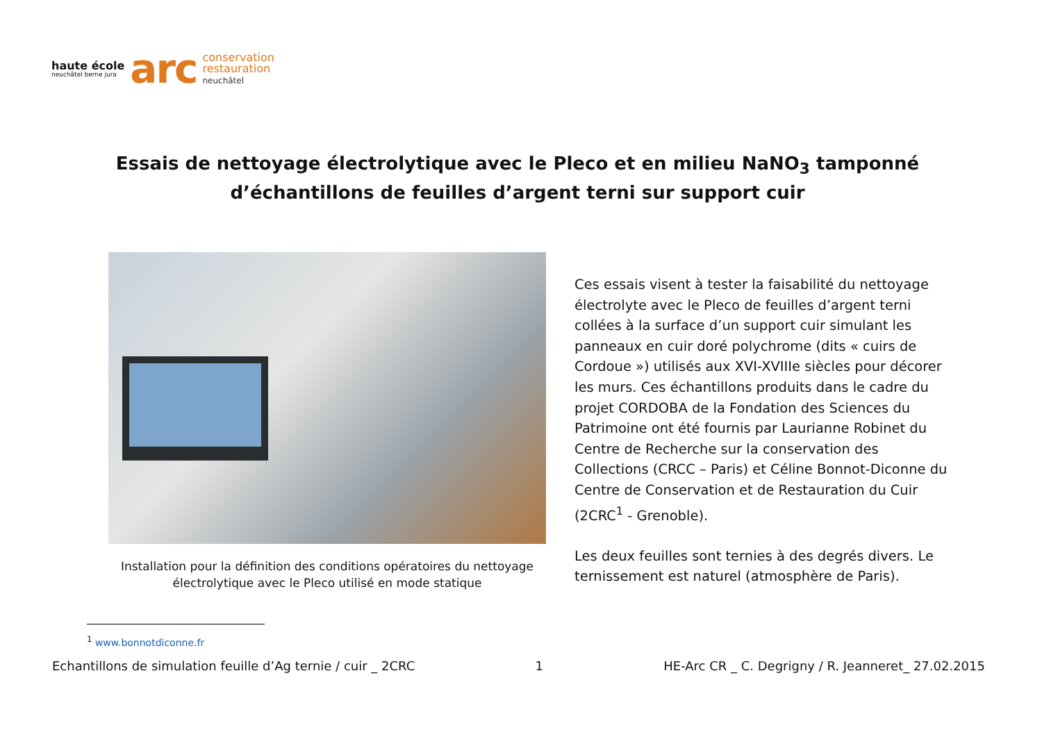haute école
neuchâtel berne jura
arc
conservation
restauration
neuchâtel
Essais de nettoyage électrolytique avec le Pleco et en milieu NaNO<sub>3</sub> tamponné d’échantillons de feuilles d’argent terni sur support cuir
Installation pour la définition des conditions opératoires du nettoyage électrolytique avec le Pleco utilisé en mode statique
Ces essais visent à tester la faisabilité du nettoyage électrolyte avec le Pleco de feuilles d’argent terni collées à la surface d’un support cuir simulant les panneaux en cuir doré polychrome (dits « cuirs de Cordoue ») utilisés aux XVI-XVIIIe siècles pour décorer les murs. Ces échantillons produits dans le cadre du projet CORDOBA de la Fondation des Sciences du Patrimoine ont été fournis par Laurianne Robinet du Centre de Recherche sur la conservation des Collections (CRCC – Paris) et Céline Bonnot-Diconne du Centre de Conservation et de Restauration du Cuir (2CRC<sup>1</sup> - Grenoble).
Les deux feuilles sont ternies à des degrés divers. Le ternissement est naturel (atmosphère de Paris).
<sup>1</sup> www.bonnotdiconne.fr
Echantillons de simulation feuille d’Ag ternie / cuir _ 2CRC 1 HE-Arc CR _ C. Degrigny / R. Jeanneret_ 27.02.2015